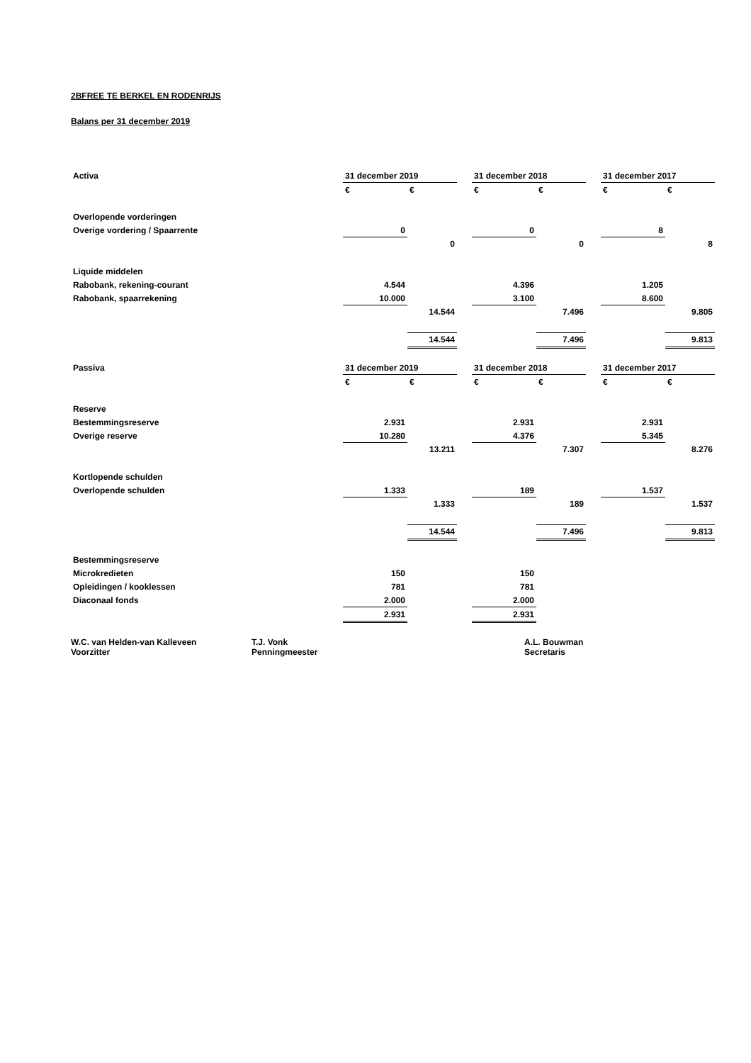2BFREE TE BERKEL EN RODENRIJS
Balans per 31 december 2019
| Activa | 31 december 2019 | | | 31 december 2018 | | | 31 december 2017 | |
| | € | € | | € | € | | € | € |
| Overlopende vorderingen | | | | | | | | |
| Overige vordering / Spaarrente | 0 | | | 0 | | | 8 | |
| | | 0 | | | 0 | | | 8 |
| Liquide middelen | | | | | | | | |
| Rabobank, rekening-courant | 4.544 | | | 4.396 | | | 1.205 | |
| Rabobank, spaarrekening | 10.000 | | | 3.100 | | | 8.600 | |
| | | 14.544 | | | 7.496 | | | 9.805 |
| | | 14.544 | | | 7.496 | | | 9.813 |
| Passiva | 31 december 2019 | | | 31 december 2018 | | | 31 december 2017 | |
| | € | € | | € | € | | € | € |
| Reserve | | | | | | | | |
| Bestemmingsreserve | 2.931 | | | 2.931 | | | 2.931 | |
| Overige reserve | 10.280 | | | 4.376 | | | 5.345 | |
| | | 13.211 | | | 7.307 | | | 8.276 |
| Kortlopende schulden | | | | | | | | |
| Overlopende schulden | 1.333 | | | 189 | | | 1.537 | |
| | | 1.333 | | | 189 | | | 1.537 |
| | | 14.544 | | | 7.496 | | | 9.813 |
| Bestemmingsreserve | | | | | | | | |
| Microkredieten | 150 | | | 150 | | | | |
| Opleidingen / kooklessen | 781 | | | 781 | | | | |
| Diaconaal fonds | 2.000 | | | 2.000 | | | | |
| | 2.931 | | | 2.931 | | | | |
W.C. van Helden-van Kalleveen
Voorzitter
T.J. Vonk
Penningmeester
A.L. Bouwman
Secretaris